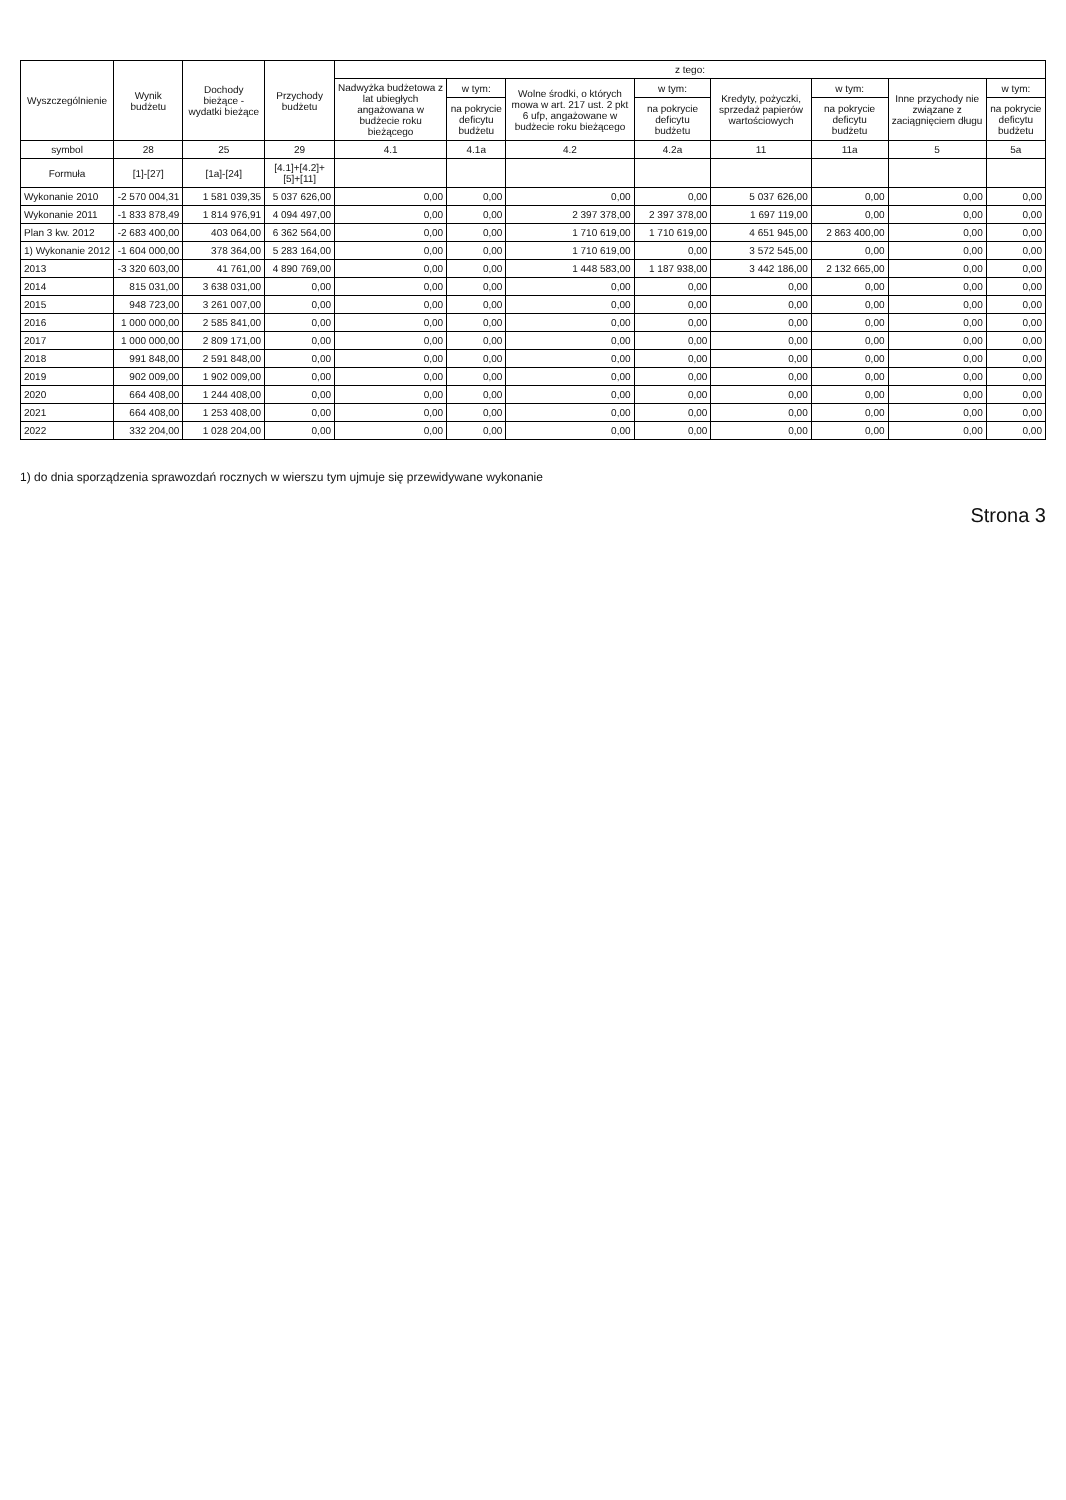| Wyszczególnienie | Wynik budżetu | Dochody bieżące - wydatki bieżące | Przychody budżetu | z tego: | | | | | | | |
| --- | --- | --- | --- | --- | --- | --- | --- | --- | --- | --- | --- |
| | | | | Nadwyżka budżetowa z lat ubiegłych angażowana w budżecie roku bieżącego | w tym: | Wolne środki, o których mowa w art. 217 ust. 2 pkt 6 ufp, angażowane w budżecie roku bieżącego | w tym: | Kredyty, pożyczki, sprzedaż papierów wartościowych | w tym: | Inne przychody nie związane z zaciągnięciem długu | w tym: |
| | | | | | na pokrycie deficytu budżetu | | na pokrycie deficytu budżetu | | na pokrycie deficytu budżetu | | na pokrycie deficytu budżetu |
| symbol | 28 | 25 | 29 | 4.1 | 4.1a | 4.2 | 4.2a | 11 | 11a | 5 | 5a |
| Formuła | [1]-[27] | [1a]-[24] | [4.1]+[4.2]+[5]+[11] | | | | | | | | |
| Wykonanie 2010 | -2 570 004,31 | 1 581 039,35 | 5 037 626,00 | 0,00 | 0,00 | 0,00 | 0,00 | 5 037 626,00 | 0,00 | 0,00 | 0,00 |
| Wykonanie 2011 | -1 833 878,49 | 1 814 976,91 | 4 094 497,00 | 0,00 | 0,00 | 2 397 378,00 | 2 397 378,00 | 1 697 119,00 | 0,00 | 0,00 | 0,00 |
| Plan 3 kw. 2012 | -2 683 400,00 | 403 064,00 | 6 362 564,00 | 0,00 | 0,00 | 1 710 619,00 | 1 710 619,00 | 4 651 945,00 | 2 863 400,00 | 0,00 | 0,00 |
| 1) Wykonanie 2012 | -1 604 000,00 | 378 364,00 | 5 283 164,00 | 0,00 | 0,00 | 1 710 619,00 | 0,00 | 3 572 545,00 | 0,00 | 0,00 | 0,00 |
| 2013 | -3 320 603,00 | 41 761,00 | 4 890 769,00 | 0,00 | 0,00 | 1 448 583,00 | 1 187 938,00 | 3 442 186,00 | 2 132 665,00 | 0,00 | 0,00 |
| 2014 | 815 031,00 | 3 638 031,00 | 0,00 | 0,00 | 0,00 | 0,00 | 0,00 | 0,00 | 0,00 | 0,00 | 0,00 |
| 2015 | 948 723,00 | 3 261 007,00 | 0,00 | 0,00 | 0,00 | 0,00 | 0,00 | 0,00 | 0,00 | 0,00 | 0,00 |
| 2016 | 1 000 000,00 | 2 585 841,00 | 0,00 | 0,00 | 0,00 | 0,00 | 0,00 | 0,00 | 0,00 | 0,00 | 0,00 |
| 2017 | 1 000 000,00 | 2 809 171,00 | 0,00 | 0,00 | 0,00 | 0,00 | 0,00 | 0,00 | 0,00 | 0,00 | 0,00 |
| 2018 | 991 848,00 | 2 591 848,00 | 0,00 | 0,00 | 0,00 | 0,00 | 0,00 | 0,00 | 0,00 | 0,00 | 0,00 |
| 2019 | 902 009,00 | 1 902 009,00 | 0,00 | 0,00 | 0,00 | 0,00 | 0,00 | 0,00 | 0,00 | 0,00 | 0,00 |
| 2020 | 664 408,00 | 1 244 408,00 | 0,00 | 0,00 | 0,00 | 0,00 | 0,00 | 0,00 | 0,00 | 0,00 | 0,00 |
| 2021 | 664 408,00 | 1 253 408,00 | 0,00 | 0,00 | 0,00 | 0,00 | 0,00 | 0,00 | 0,00 | 0,00 | 0,00 |
| 2022 | 332 204,00 | 1 028 204,00 | 0,00 | 0,00 | 0,00 | 0,00 | 0,00 | 0,00 | 0,00 | 0,00 | 0,00 |
1) do dnia sporządzenia sprawozdań rocznych w wierszu tym ujmuje się przewidywane wykonanie
Strona 3